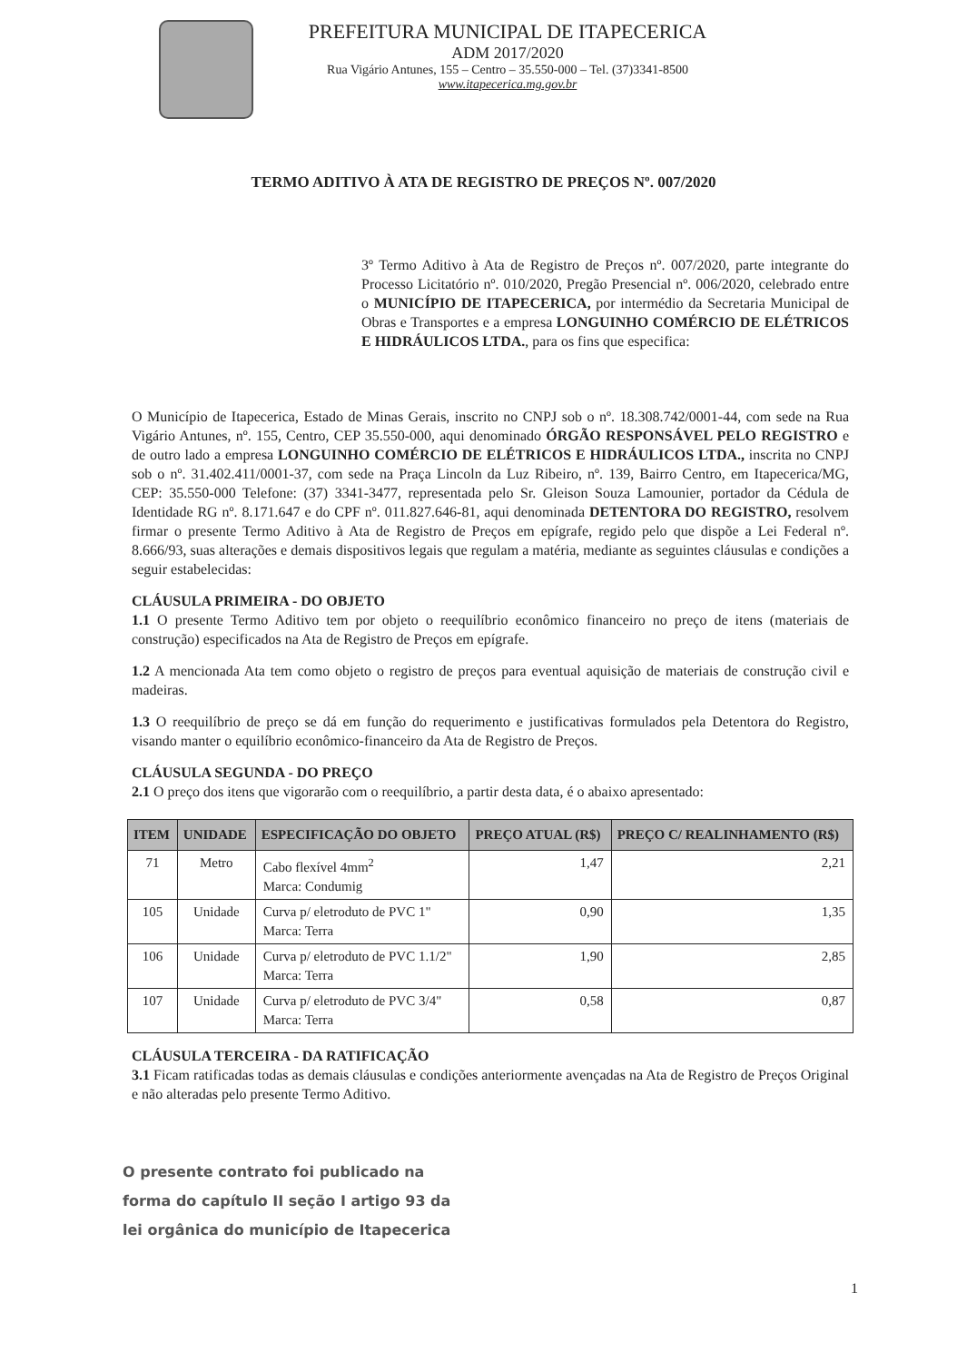PREFEITURA MUNICIPAL DE ITAPECERICA
ADM 2017/2020
Rua Vigário Antunes, 155 – Centro – 35.550-000 – Tel. (37)3341-8500
www.itapecerica.mg.gov.br
TERMO ADITIVO À ATA DE REGISTRO DE PREÇOS Nº. 007/2020
3º Termo Aditivo à Ata de Registro de Preços nº. 007/2020, parte integrante do Processo Licitatório nº. 010/2020, Pregão Presencial nº. 006/2020, celebrado entre o MUNICÍPIO DE ITAPECERICA, por intermédio da Secretaria Municipal de Obras e Transportes e a empresa LONGUINHO COMÉRCIO DE ELÉTRICOS E HIDRÁULICOS LTDA., para os fins que especifica:
O Município de Itapecerica, Estado de Minas Gerais, inscrito no CNPJ sob o nº. 18.308.742/0001-44, com sede na Rua Vigário Antunes, nº. 155, Centro, CEP 35.550-000, aqui denominado ÓRGÃO RESPONSÁVEL PELO REGISTRO e de outro lado a empresa LONGUINHO COMÉRCIO DE ELÉTRICOS E HIDRÁULICOS LTDA., inscrita no CNPJ sob o nº. 31.402.411/0001-37, com sede na Praça Lincoln da Luz Ribeiro, nº. 139, Bairro Centro, em Itapecerica/MG, CEP: 35.550-000 Telefone: (37) 3341-3477, representada pelo Sr. Gleison Souza Lamounier, portador da Cédula de Identidade RG nº. 8.171.647 e do CPF nº. 011.827.646-81, aqui denominada DETENTORA DO REGISTRO, resolvem firmar o presente Termo Aditivo à Ata de Registro de Preços em epígrafe, regido pelo que dispõe a Lei Federal nº. 8.666/93, suas alterações e demais dispositivos legais que regulam a matéria, mediante as seguintes cláusulas e condições a seguir estabelecidas:
CLÁUSULA PRIMEIRA - DO OBJETO
1.1 O presente Termo Aditivo tem por objeto o reequilíbrio econômico financeiro no preço de itens (materiais de construção) especificados na Ata de Registro de Preços em epígrafe.
1.2 A mencionada Ata tem como objeto o registro de preços para eventual aquisição de materiais de construção civil e madeiras.
1.3 O reequilíbrio de preço se dá em função do requerimento e justificativas formulados pela Detentora do Registro, visando manter o equilíbrio econômico-financeiro da Ata de Registro de Preços.
CLÁUSULA SEGUNDA - DO PREÇO
2.1 O preço dos itens que vigorarão com o reequilíbrio, a partir desta data, é o abaixo apresentado:
| ITEM | UNIDADE | ESPECIFICAÇÃO DO OBJETO | PREÇO ATUAL (R$) | PREÇO C/ REALINHAMENTO (R$) |
| --- | --- | --- | --- | --- |
| 71 | Metro | Cabo flexível 4mm<sup>2</sup> Marca: Condumig | 1,47 | 2,21 |
| 105 | Unidade | Curva p/ eletroduto de PVC 1" Marca: Terra | 0,90 | 1,35 |
| 106 | Unidade | Curva p/ eletroduto de PVC 1.1/2" Marca: Terra | 1,90 | 2,85 |
| 107 | Unidade | Curva p/ eletroduto de PVC 3/4" Marca: Terra | 0,58 | 0,87 |
CLÁUSULA TERCEIRA - DA RATIFICAÇÃO
3.1 Ficam ratificadas todas as demais cláusulas e condições anteriormente avençadas na Ata de Registro de Preços Original e não alteradas pelo presente Termo Aditivo.
O presente contrato foi publicado na
forma do capítulo II seção I artigo 93 da
lei orgânica do município de Itapecerica
1